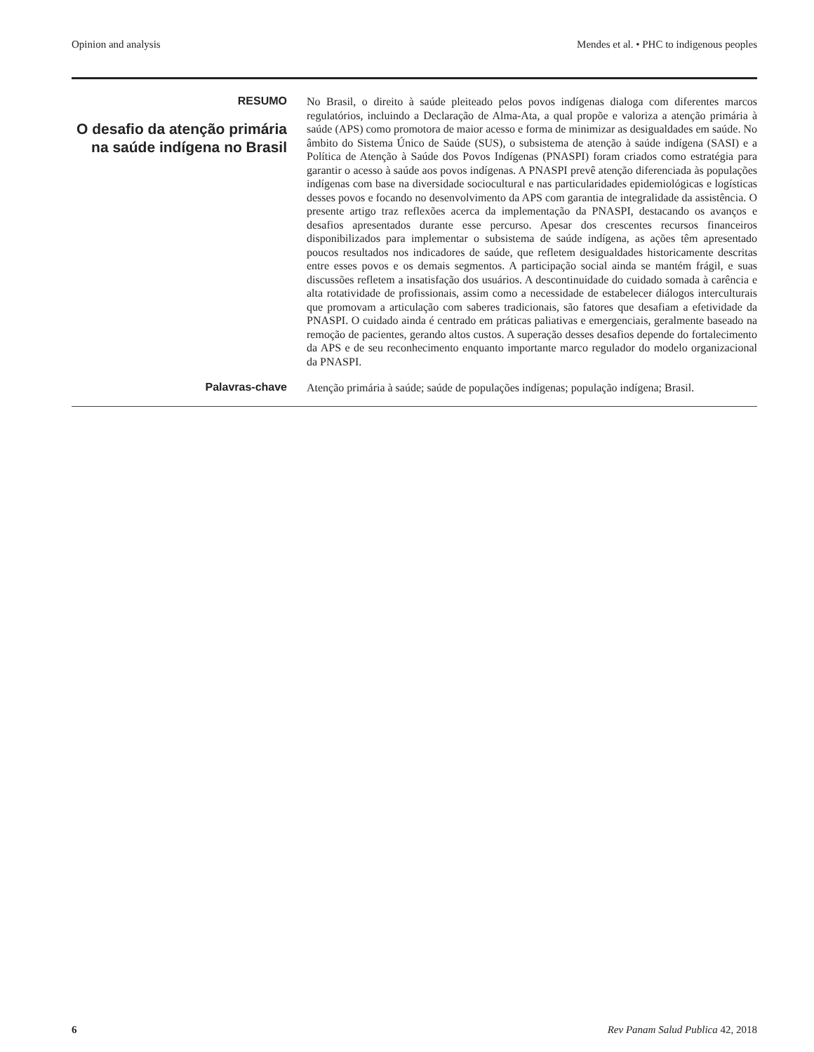Opinion and analysis Mendes et al. • PHC to indigenous peoples
RESUMO
O desafio da atenção primária na saúde indígena no Brasil
No Brasil, o direito à saúde pleiteado pelos povos indígenas dialoga com diferentes marcos regulatórios, incluindo a Declaração de Alma-Ata, a qual propõe e valoriza a atenção primária à saúde (APS) como promotora de maior acesso e forma de minimizar as desigualdades em saúde. No âmbito do Sistema Único de Saúde (SUS), o subsistema de atenção à saúde indígena (SASI) e a Política de Atenção à Saúde dos Povos Indígenas (PNASPI) foram criados como estratégia para garantir o acesso à saúde aos povos indígenas. A PNASPI prevê atenção diferenciada às populações indígenas com base na diversidade sociocultural e nas particularidades epidemiológicas e logísticas desses povos e focando no desenvolvimento da APS com garantia de integralidade da assistência. O presente artigo traz reflexões acerca da implementação da PNASPI, destacando os avanços e desafios apresentados durante esse percurso. Apesar dos crescentes recursos financeiros disponibilizados para implementar o subsistema de saúde indígena, as ações têm apresentado poucos resultados nos indicadores de saúde, que refletem desigualdades historicamente descritas entre esses povos e os demais segmentos. A participação social ainda se mantém frágil, e suas discussões refletem a insatisfação dos usuários. A descontinuidade do cuidado somada à carência e alta rotatividade de profissionais, assim como a necessidade de estabelecer diálogos interculturais que promovam a articulação com saberes tradicionais, são fatores que desafiam a efetividade da PNASPI. O cuidado ainda é centrado em práticas paliativas e emergenciais, geralmente baseado na remoção de pacientes, gerando altos custos. A superação desses desafios depende do fortalecimento da APS e de seu reconhecimento enquanto importante marco regulador do modelo organizacional da PNASPI.
Palavras-chave
Atenção primária à saúde; saúde de populações indígenas; população indígena; Brasil.
6 Rev Panam Salud Publica 42, 2018